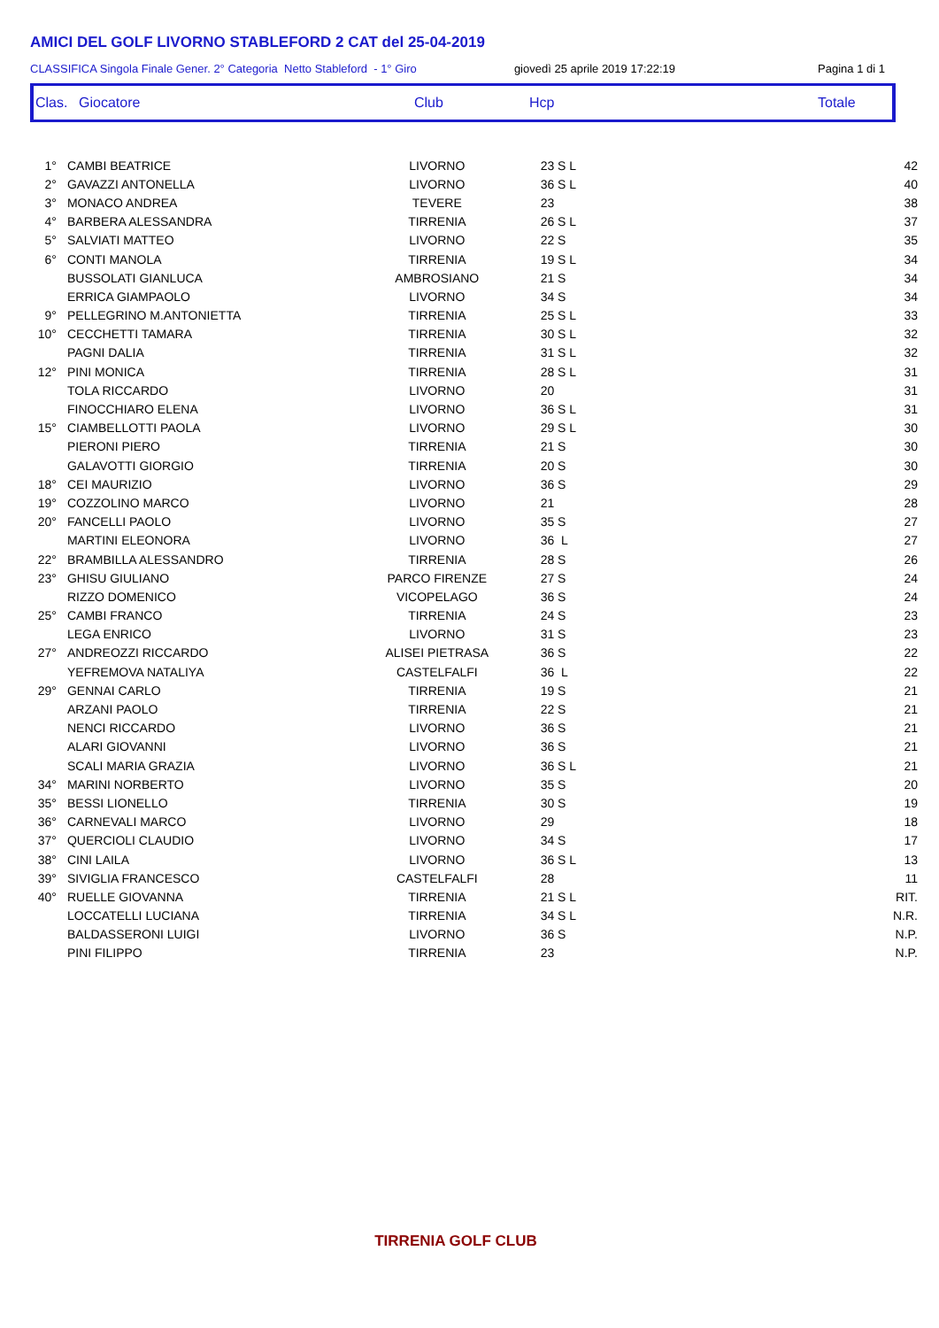AMICI DEL GOLF LIVORNO STABLEFORD 2 CAT del 25-04-2019
CLASSIFICA Singola Finale Gener. 2° Categoria Netto Stableford - 1° Giro giovedì 25 aprile 2019 17:22:19 Pagina 1 di 1
Clas. Giocatore Club Hcp Totale
| 1° | CAMBI BEATRICE | LIVORNO | 23 S L | 42 |
| 2° | GAVAZZI ANTONELLA | LIVORNO | 36 S L | 40 |
| 3° | MONACO ANDREA | TEVERE | 23 | 38 |
| 4° | BARBERA ALESSANDRA | TIRRENIA | 26 S L | 37 |
| 5° | SALVIATI MATTEO | LIVORNO | 22 S | 35 |
| 6° | CONTI MANOLA | TIRRENIA | 19 S L | 34 |
| | BUSSOLATI GIANLUCA | AMBROSIANO | 21 S | 34 |
| | ERRICA GIAMPAOLO | LIVORNO | 34 S | 34 |
| 9° | PELLEGRINO M.ANTONIETTA | TIRRENIA | 25 S L | 33 |
| 10° | CECCHETTI TAMARA | TIRRENIA | 30 S L | 32 |
| | PAGNI DALIA | TIRRENIA | 31 S L | 32 |
| 12° | PINI MONICA | TIRRENIA | 28 S L | 31 |
| | TOLA RICCARDO | LIVORNO | 20 | 31 |
| | FINOCCHIARO ELENA | LIVORNO | 36 S L | 31 |
| 15° | CIAMBELLOTTI PAOLA | LIVORNO | 29 S L | 30 |
| | PIERONI PIERO | TIRRENIA | 21 S | 30 |
| | GALAVOTTI GIORGIO | TIRRENIA | 20 S | 30 |
| 18° | CEI MAURIZIO | LIVORNO | 36 S | 29 |
| 19° | COZZOLINO MARCO | LIVORNO | 21 | 28 |
| 20° | FANCELLI PAOLO | LIVORNO | 35 S | 27 |
| | MARTINI ELEONORA | LIVORNO | 36 L | 27 |
| 22° | BRAMBILLA ALESSANDRO | TIRRENIA | 28 S | 26 |
| 23° | GHISU GIULIANO | PARCO FIRENZE | 27 S | 24 |
| | RIZZO DOMENICO | VICOPELAGO | 36 S | 24 |
| 25° | CAMBI FRANCO | TIRRENIA | 24 S | 23 |
| | LEGA ENRICO | LIVORNO | 31 S | 23 |
| 27° | ANDREOZZI RICCARDO | ALISEI PIETRASA | 36 S | 22 |
| | YEFREMOVA NATALIYA | CASTELFALFI | 36 L | 22 |
| 29° | GENNAI CARLO | TIRRENIA | 19 S | 21 |
| | ARZANI PAOLO | TIRRENIA | 22 S | 21 |
| | NENCI RICCARDO | LIVORNO | 36 S | 21 |
| | ALARI GIOVANNI | LIVORNO | 36 S | 21 |
| | SCALI MARIA GRAZIA | LIVORNO | 36 S L | 21 |
| 34° | MARINI NORBERTO | LIVORNO | 35 S | 20 |
| 35° | BESSI LIONELLO | TIRRENIA | 30 S | 19 |
| 36° | CARNEVALI MARCO | LIVORNO | 29 | 18 |
| 37° | QUERCIOLI CLAUDIO | LIVORNO | 34 S | 17 |
| 38° | CINI LAILA | LIVORNO | 36 S L | 13 |
| 39° | SIVIGLIA FRANCESCO | CASTELFALFI | 28 | 11 |
| 40° | RUELLE GIOVANNA | TIRRENIA | 21 S L | RIT. |
| | LOCCATELLI LUCIANA | TIRRENIA | 34 S L | N.R. |
| | BALDASSERONI LUIGI | LIVORNO | 36 S | N.P. |
| | PINI FILIPPO | TIRRENIA | 23 | N.P. |
TIRRENIA GOLF CLUB